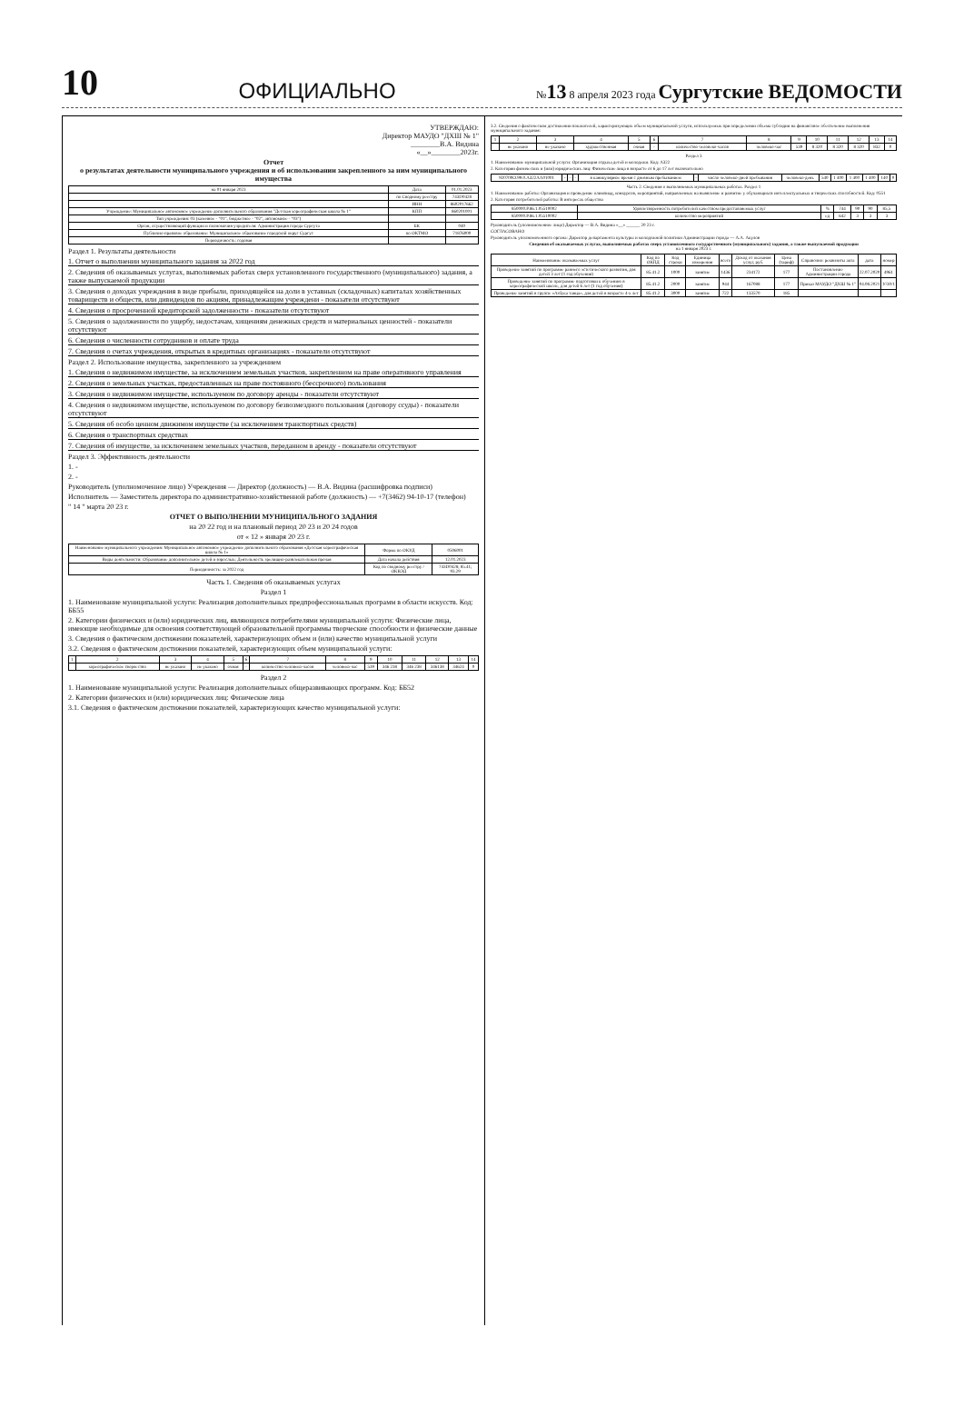10 ОФИЦИАЛЬНО №13 8 апреля 2023 года Сургутские ВЕДОМОСТИ
УТВЕРЖДАЮ:
Директор МАУДО "ДХШ № 1"
________В.А. Видина
«__»________2023г.
Отчет
о результатах деятельности муниципального учреждения и об использовании закрепленного за ним муниципального имущества
| на 01 января 2023 | Дата | 01.01.2023 |
| | по Сводному реестру | 743D0428 |
| | ИНН | 8602017662 |
| Учреждение: Муниципальное автономное учреждение дополнительного образования "Детская хореографическая школа № 1" | КПП | 860201001 |
| Тип учреждения: 03 (казенное - "01", бюджетное - "02", автономное - "03") | | |
| Орган, осуществляющий функции и полномочия учредителя: Администрация города Сургута | БК | 040 |
| Публично-правовое образование: Муниципальное образование городской округ Сургут | по ОКТМО | 71876000 |
| Периодичность: годовая | | |
Раздел 1. Результаты деятельности
1. Отчет о выполнении муниципального задания за 2022 год
2. Сведения об оказываемых услугах, выполняемых работах сверх установленного государственного (муниципального) задания, а также выпускаемой продукции
3. Сведения о доходах учреждения в виде прибыли, приходящейся на доли в уставных (складочных) капиталах хозяйственных товариществ и обществ, или дивидендов по акциям, принадлежащим учреждени - показатели отсутствуют
4. Сведения о просроченной кредиторской задолженности - показатели отсутствуют
5. Сведения о задолженности по ущербу, недостачам, хищениям денежных средств и материальных ценностей - показатели отсутствуют
6. Сведения о численности сотрудников и оплате труда
7. Сведения о счетах учреждения, открытых в кредитных организациях - показатели отсутствуют
Раздел 2. Использование имущества, закрепленного за учреждением
1. Сведения о недвижимом имуществе, за исключением земельных участков, закрепленном на праве оперативного управления
2. Сведения о земельных участках, предоставленных на праве постоянного (бессрочного) пользования
3. Сведения о недвижимом имуществе, используемом по договору аренды - показатели отсутствуют
4. Сведения о недвижимом имуществе, используемом по договору безвозмездного пользования (договору ссуды) - показатели отсутствуют
5. Сведения об особо ценном движимом имуществе (за исключением транспортных средств)
6. Сведения о транспортных средствах
7. Сведения об имуществе, за исключением земельных участков, переданном в аренду - показатели отсутствуют
Раздел 3. Эффективность деятельности
1. -
2. -
Руководитель (уполномоченное лицо) Учреждения — Директор (должность) — В.А. Видина (расшифровка подписи)
Исполнитель — Заместитель директора по административно-хозяйственной работе (должность) — +7(3462) 94-10-17 (телефон)
" 14 " марта 20 23 г.
ОТЧЕТ О ВЫПОЛНЕНИИ МУНИЦИПАЛЬНОГО ЗАДАНИЯ
на 20 22 год и на плановый период 20 23 и 20 24 годов
от « 12 » января 20 23 г.
| Наименование муниципального учреждения: Муниципальное автономное учреждение дополнительного образования «Детская хореографическая школа № 1» | Форма по ОКУД | 0506001 |
| Виды деятельности: Образование дополнительное детей и взрослых; Деятельность зрелищно-развлекательная прочая | Дата начала действия | 12.01.2023 |
| Периодичность: за 2022 год | Код по сводному реестру / ОКВЭД | 743D0428; 85.41; 93.29 |
Часть 1. Сведения об оказываемых услугах
Раздел 1
1. Наименование муниципальной услуги: Реализация дополнительных предпрофессиональных программ в области искусств. Код: ББ55
2. Категории физических и (или) юридических лиц, являющихся потребителями муниципальной услуги: Физические лица, имеющие необходимые для освоения соответствующей образовательной программы творческие способности и физические данные
3. Сведения о фактическом достижении показателей, характеризующих объем и (или) качество муниципальной услуги
3.2. Сведения о фактическом достижении показателей, характеризующих объем муниципальной услуги:
| 1 | 2 | 3 | 4 | 5 | 6 | 7 | 8 | 9 | 10 | 11 | 12 | 13 | 14 |
| --- | --- | --- | --- | --- | --- | --- | --- | --- | --- | --- | --- | --- | --- |
| | хореографическое творчество | не указано | не указано | очная | - | количество человеко-часов | человеко-час | 539 | 346 238 | 346 238 | 346138 | 34624 | 0 |
Раздел 2
1. Наименование муниципальной услуги: Реализация дополнительных общеразвивающих программ. Код: ББ52
2. Категории физических и (или) юридических лиц: Физические лица
3.1. Сведения о фактическом достижении показателей, характеризующих качество муниципальной услуги:
3.2. Сведения о фактическом достижении показателей, характеризующих объем муниципальной услуги, используемых при определении объема субсидии на финансовое обеспечение выполнения муниципального задания:
| 1 | 2 | 3 | 4 | 5 | 6 | 7 | 8 | 9 | 10 | 11 | 12 | 13 | 14 |
| | не указано | не указано | художественная | очная | - | количество человеко-часов | человеко-час | 539 | 8 320 | 8 320 | 8 320 | 832 | 0 |
Раздел 3
1. Наименование муниципальной услуги: Организация отдыха детей и молодежи. Код: АЗ22
2. Категории физических и (или) юридических лиц: Физические лица в возрасте от 6 до 17 лет включительно
| 920700О.99.0.АЗ22АА01001 | - | - | - | в каникулярное время с дневным пребыванием | - | число человеко-дней пребывания | человеко-день | 540 | 1 400 | 1 400 | 1 400 | 140 | 0 |
Часть 2. Сведения о выполняемых муниципальных работах. Раздел 1
1. Наименование работы: Организация и проведение олимпиад, конкурсов, мероприятий, направленных на выявление и развитие у обучающихся интеллектуальных и творческих способностей. Код: 0551
2. Категория потребителей работы: В интересах общества
| 850000.Р.86.1.05510002 | Удовлетворенность потребителей качеством предоставляемых услуг | % | 744 | 90 | 90 | 85,5 |
| 850000.Р.86.1.05510002 | количество мероприятий | ед | 642 | 3 | 3 | 3 |
Руководитель (уполномоченное лицо) Директор — В.А. Видина «__» ______ 20 23 г.
СОГЛАСОВАНО
Руководитель уполномоченного органа: Директор департамента культуры и молодёжной политики Администрации города — А.А. Акулов
Сведения об оказываемых услугах, выполняемых работах сверх установленного государственного (муниципального) задания, а также выпускаемой продукции
на 1 января 2023 г.
| Наименование оказываемых услуг | Код по ОКПД | Код строки | Единица измерения | всего | Доход от оказания услуг, руб. | Цена (тариф) | Справочно: реквизиты акта | дата | номер |
| --- | --- | --- | --- | --- | --- | --- | --- | --- | --- |
| Проведение занятий по программе раннего эстетического развития, для детей 3 лет (1 год обучения) | 85.41.2 | 1000 | занятие | 1436 | 234172 | 177 | Постановление Администрации города | 22.07.2020 | 4961 |
| Проведение занятий по программе подготовки к обучению в хореографической школе, для детей 6 лет (1 год обучения) | 85.41.2 | 2000 | занятие | 944 | 167088 | 177 | Приказ МАУДО "ДХШ № 1" | 04.08.2021 | У/30/1 |
| Проведение занятий в группе «Азбука танца», для детей в возрасте 4-х лет | 85.41.2 | 3000 | занятие | 722 | 133570 | 185 | | | |